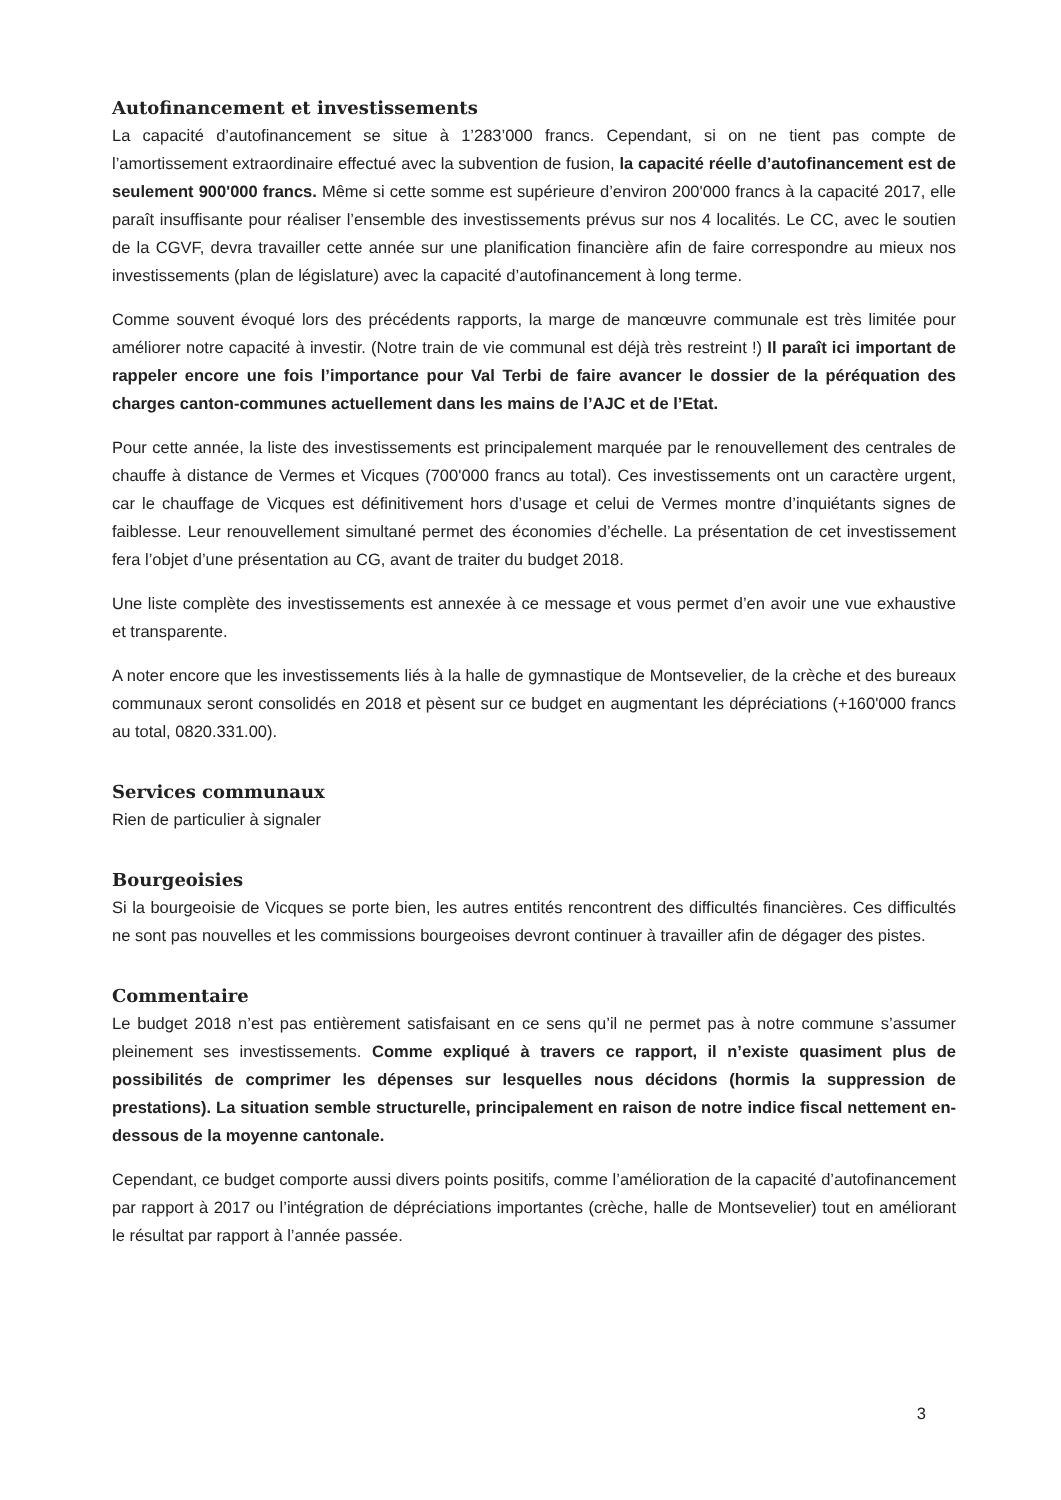Autofinancement et investissements
La capacité d’autofinancement se situe à 1’283’000 francs. Cependant, si on ne tient pas compte de l’amortissement extraordinaire effectué avec la subvention de fusion, la capacité réelle d’autofinancement est de seulement 900'000 francs. Même si cette somme est supérieure d’environ 200'000 francs à la capacité 2017, elle paraît insuffisante pour réaliser l’ensemble des investissements prévus sur nos 4 localités. Le CC, avec le soutien de la CGVF, devra travailler cette année sur une planification financière afin de faire correspondre au mieux nos investissements (plan de législature) avec la capacité d’autofinancement à long terme.
Comme souvent évoqué lors des précédents rapports, la marge de manœuvre communale est très limitée pour améliorer notre capacité à investir. (Notre train de vie communal est déjà très restreint !) Il paraît ici important de rappeler encore une fois l’importance pour Val Terbi de faire avancer le dossier de la péréquation des charges canton-communes actuellement dans les mains de l’AJC et de l’Etat.
Pour cette année, la liste des investissements est principalement marquée par le renouvellement des centrales de chauffe à distance de Vermes et Vicques (700'000 francs au total). Ces investissements ont un caractère urgent, car le chauffage de Vicques est définitivement hors d’usage et celui de Vermes montre d’inquiétants signes de faiblesse. Leur renouvellement simultané permet des économies d’échelle. La présentation de cet investissement fera l’objet d’une présentation au CG, avant de traiter du budget 2018.
Une liste complète des investissements est annexée à ce message et vous permet d’en avoir une vue exhaustive et transparente.
A noter encore que les investissements liés à la halle de gymnastique de Montsevelier, de la crèche et des bureaux communaux seront consolidés en 2018 et pèsent sur ce budget en augmentant les dépréciations (+160'000 francs au total, 0820.331.00).
Services communaux
Rien de particulier à signaler
Bourgeoisies
Si la bourgeoisie de Vicques se porte bien, les autres entités rencontrent des difficultés financières. Ces difficultés ne sont pas nouvelles et les commissions bourgeoises devront continuer à travailler afin de dégager des pistes.
Commentaire
Le budget 2018 n’est pas entièrement satisfaisant en ce sens qu’il ne permet pas à notre commune s’assumer pleinement ses investissements. Comme expliqué à travers ce rapport, il n’existe quasiment plus de possibilités de comprimer les dépenses sur lesquelles nous décidons (hormis la suppression de prestations). La situation semble structurelle, principalement en raison de notre indice fiscal nettement en-dessous de la moyenne cantonale.
Cependant, ce budget comporte aussi divers points positifs, comme l’amélioration de la capacité d’autofinancement par rapport à 2017 ou l’intégration de dépréciations importantes (crèche, halle de Montsevelier) tout en améliorant le résultat par rapport à l’année passée.
3